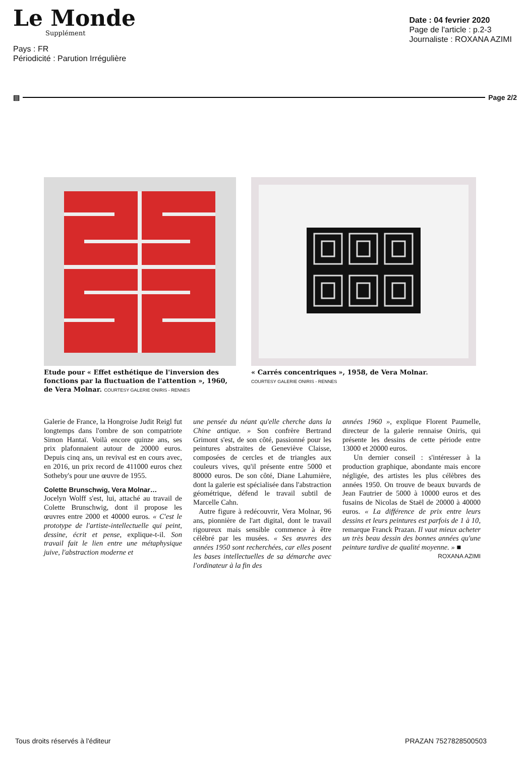Le Monde
Supplément
Date : 04 fevrier 2020
Page de l'article : p.2-3
Journaliste : ROXANA AZIMI
Pays : FR
Périodicité : Parution Irrégulière
▤ Page 2/2
Etude pour « Effet esthétique de l'inversion des fonctions par la fluctuation de l'attention », 1960, de Vera Molnar. COURTESY GALERIE ONIRIS - RENNES
« Carrés concentriques », 1958, de Vera Molnar.
COURTESY GALERIE ONIRIS - RENNES
Galerie de France, la Hongroise Judit Reigl fut longtemps dans l'ombre de son compatriote Simon Hantaï. Voilà encore quinze ans, ses prix plafonnaient autour de 20000 euros. Depuis cinq ans, un revival est en cours avec, en 2016, un prix record de 411000 euros chez Sotheby's pour une œuvre de 1955.
Colette Brunschwig, Vera Molnar…
Jocelyn Wolff s'est, lui, attaché au travail de Colette Brunschwig, dont il propose les œuvres entre 2000 et 40000 euros. « C'est le prototype de l'artiste-intellectuelle qui peint, dessine, écrit et pense, explique-t-il. Son travail fait le lien entre une métaphysique juive, l'abstraction moderne et
une pensée du néant qu'elle cherche dans la Chine antique. » Son confrère Bertrand Grimont s'est, de son côté, passionné pour les peintures abstraites de Geneviève Claisse, composées de cercles et de triangles aux couleurs vives, qu'il présente entre 5000 et 80000 euros. De son côté, Diane Lahumière, dont la galerie est spécialisée dans l'abstraction géométrique, défend le travail subtil de Marcelle Cahn.
Autre figure à redécouvrir, Vera Molnar, 96 ans, pionnière de l'art digital, dont le travail rigoureux mais sensible commence à être célébré par les musées. « Ses œuvres des années 1950 sont recherchées, car elles posent les bases intellectuelles de sa démarche avec l'ordinateur à la fin des
années 1960 », explique Florent Paumelle, directeur de la galerie rennaise Oniris, qui présente les dessins de cette période entre 13000 et 20000 euros.
Un dernier conseil : s'intéresser à la production graphique, abondante mais encore négligée, des artistes les plus célèbres des années 1950. On trouve de beaux buvards de Jean Fautrier de 5000 à 10000 euros et des fusains de Nicolas de Staël de 20000 à 40000 euros. « La différence de prix entre leurs dessins et leurs peintures est parfois de 1 à 10, remarque Franck Prazan. Il vaut mieux acheter un très beau dessin des bonnes années qu'une peinture tardive de qualité moyenne. » ■
ROXANA AZIMI
Tous droits réservés à l'éditeur PRAZAN 7527828500503